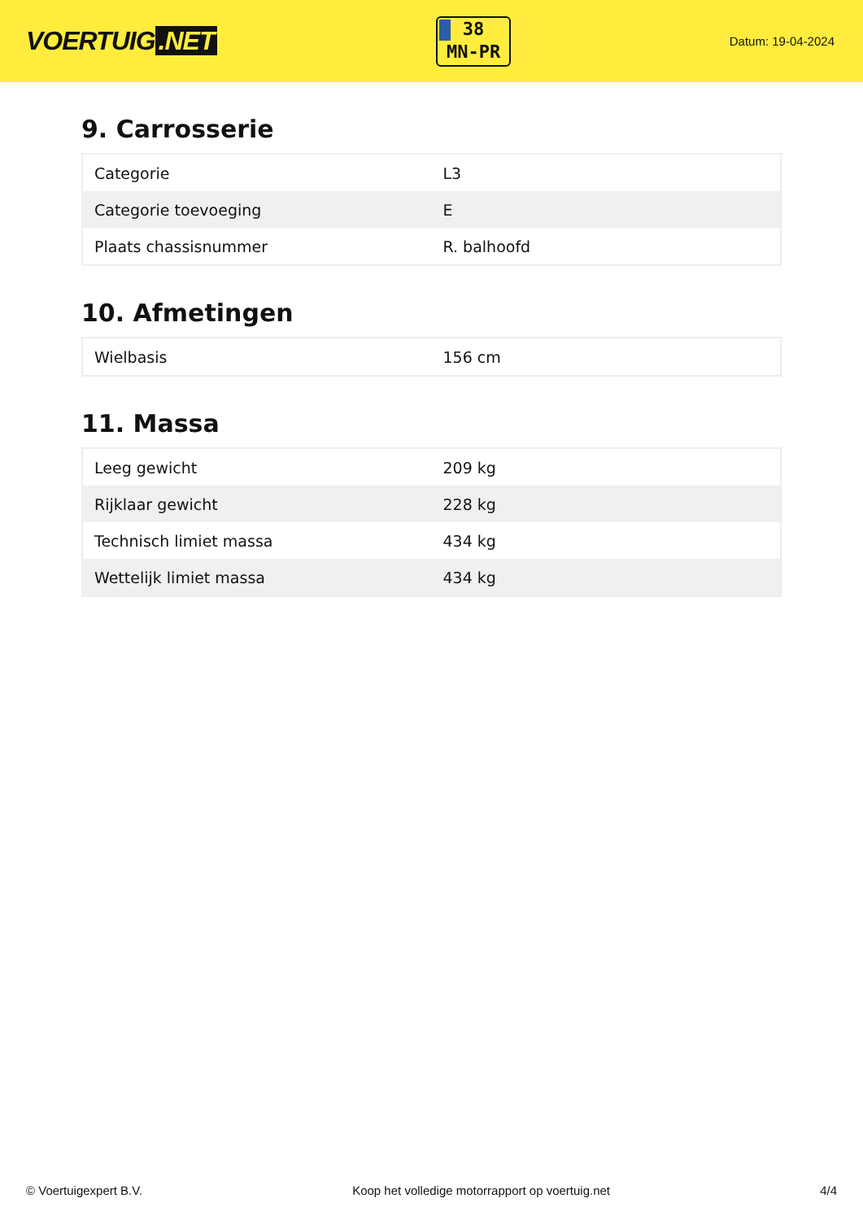VOERTUIG.NET
38
MN-PR
Datum: 19-04-2024
9. Carrosserie
| Categorie | L3 |
| Categorie toevoeging | E |
| Plaats chassisnummer | R. balhoofd |
10. Afmetingen
| Wielbasis | 156 cm |
11. Massa
| Leeg gewicht | 209 kg |
| Rijklaar gewicht | 228 kg |
| Technisch limiet massa | 434 kg |
| Wettelijk limiet massa | 434 kg |
© Voertuigexpert B.V. Koop het volledige motorrapport op voertuig.net 4/4